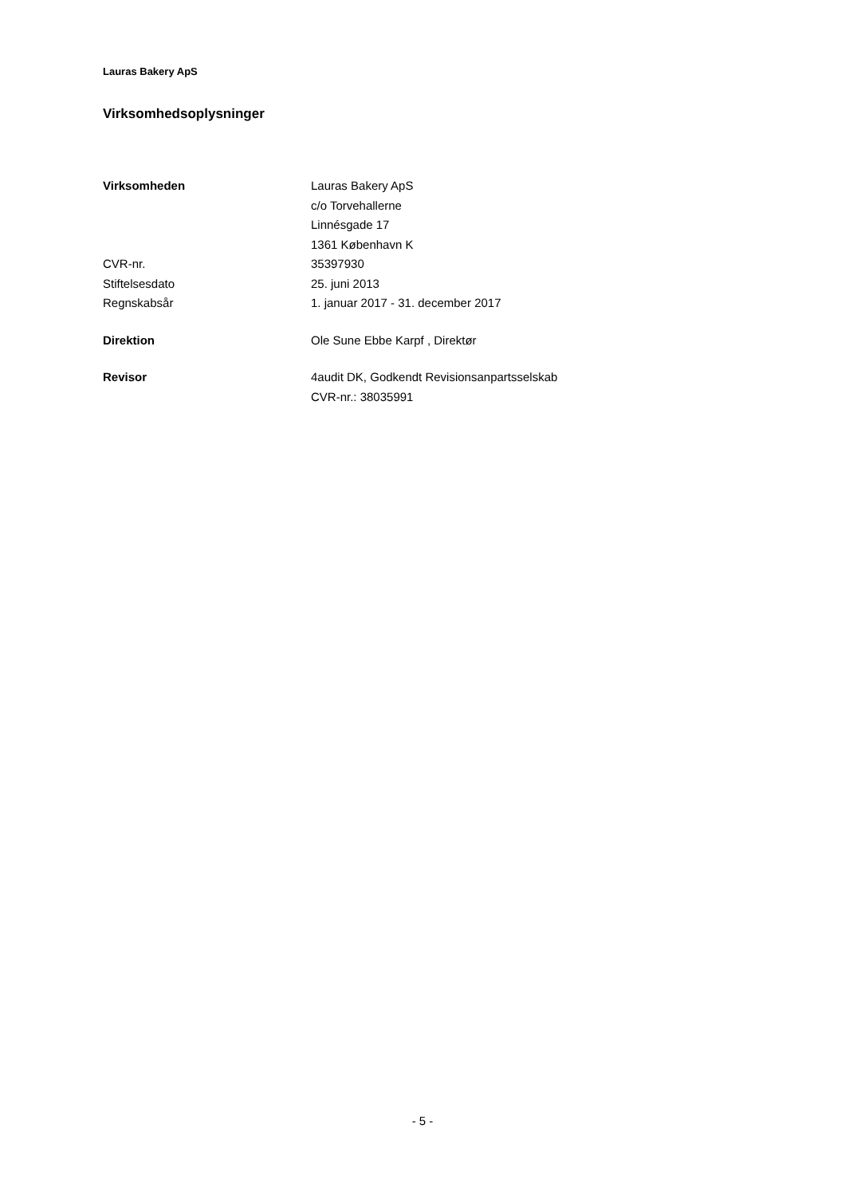Lauras Bakery ApS
Virksomhedsoplysninger
Virksomheden Lauras Bakery ApS
c/o Torvehallerne
Linnésgade 17
1361 København K
CVR-nr. 35397930
Stiftelsesdato 25. juni 2013
Regnskabsår 1. januar 2017 - 31. december 2017
Direktion Ole Sune Ebbe Karpf , Direktør
Revisor 4audit DK, Godkendt Revisionsanpartsselskab
CVR-nr.: 38035991
- 5 -